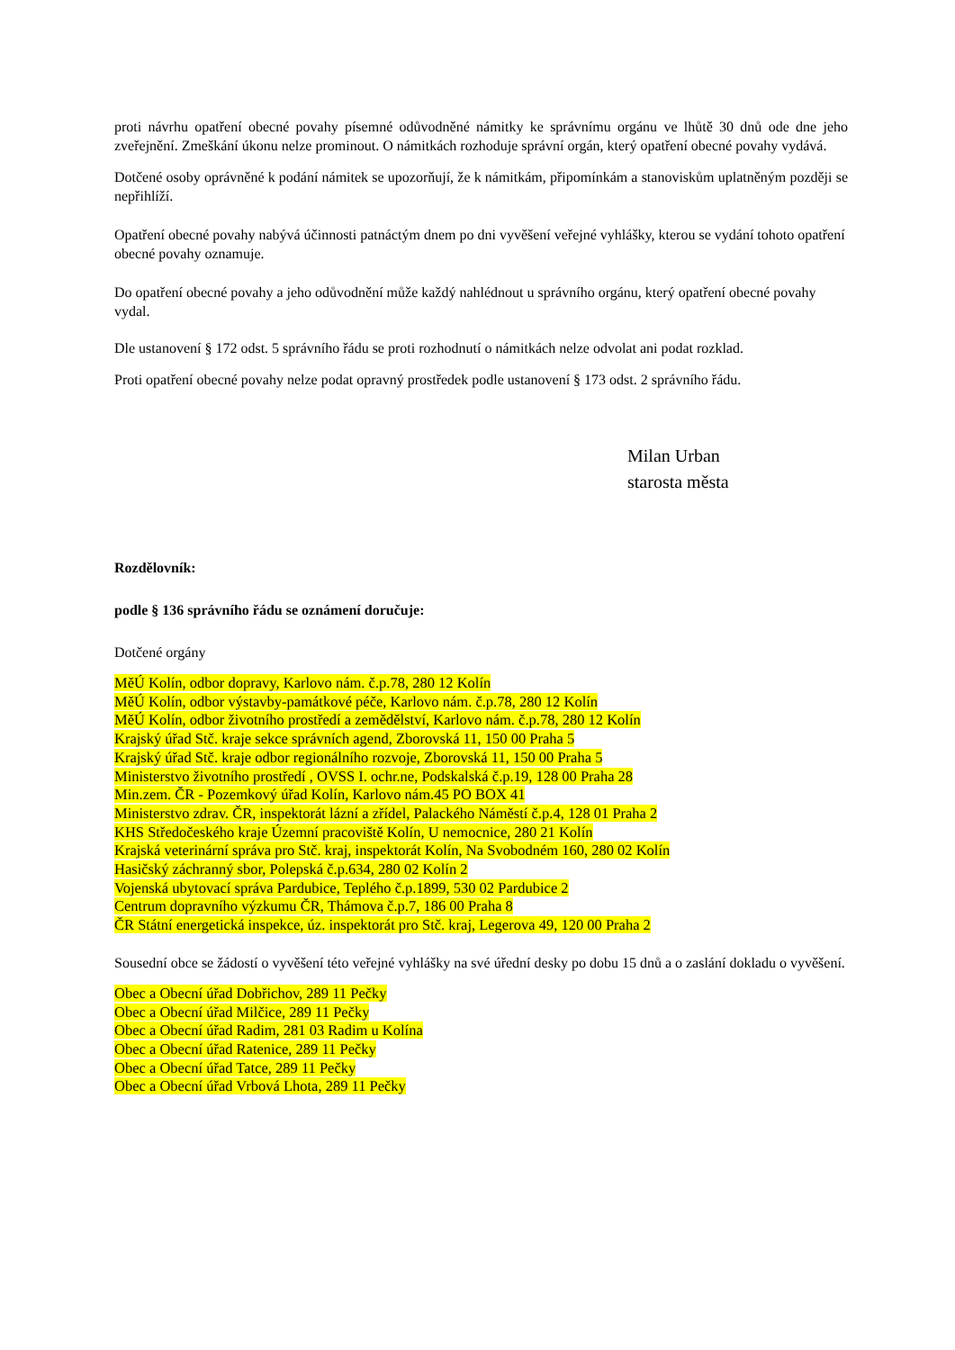proti návrhu opatření obecné povahy písemné odůvodněné námitky ke správnímu orgánu ve lhůtě 30 dnů ode dne jeho zveřejnění. Zmeškání úkonu nelze prominout. O námitkách rozhoduje správní orgán, který opatření obecné povahy vydává.
Dotčené osoby oprávněné k podání námitek se upozorňují, že k námitkám, připomínkám a stanoviskům uplatněným později se nepřihlíží.
Opatření obecné povahy nabývá účinnosti patnáctým dnem po dni vyvěšení veřejné vyhlášky, kterou se vydání tohoto opatření obecné povahy oznamuje.
Do opatření obecné povahy a jeho odůvodnění může každý nahlédnout u správního orgánu, který opatření obecné povahy vydal.
Dle ustanovení § 172 odst. 5 správního řádu se proti rozhodnutí o námitkách nelze odvolat ani podat rozklad.
Proti opatření obecné povahy nelze podat opravný prostředek podle ustanovení § 173 odst. 2 správního řádu.
Milan Urban
starosta města
Rozdělovník:
podle § 136 správního řádu se oznámení doručuje:
Dotčené orgány
MěÚ Kolín, odbor dopravy, Karlovo nám. č.p.78, 280 12 Kolín
MěÚ Kolín, odbor výstavby-památkové péče, Karlovo nám. č.p.78, 280 12 Kolín
MěÚ Kolín, odbor životního prostředí a zemědělství, Karlovo nám. č.p.78, 280 12 Kolín
Krajský úřad Stč. kraje sekce správních agend, Zborovská 11, 150 00 Praha 5
Krajský úřad Stč. kraje odbor regionálního rozvoje, Zborovská 11, 150 00 Praha 5
Ministerstvo životního prostředí , OVSS I. ochr.ne, Podskalská č.p.19, 128 00 Praha 28
Min.zem. ČR - Pozemkový úřad Kolín, Karlovo nám.45 PO BOX 41
Ministerstvo zdrav. ČR, inspektorát lázní a zřídel, Palackého Náměstí č.p.4, 128 01 Praha 2
KHS Středočeského kraje Územní pracoviště Kolín, U nemocnice, 280 21 Kolín
Krajská veterinární správa pro Stč. kraj, inspektorát Kolín, Na Svobodném 160, 280 02 Kolín
Hasičský záchranný sbor, Polepská č.p.634, 280 02 Kolín 2
Vojenská ubytovací správa Pardubice, Teplého č.p.1899, 530 02 Pardubice 2
Centrum dopravního výzkumu ČR, Thámova č.p.7, 186 00 Praha 8
ČR Státní energetická inspekce, úz. inspektorát pro Stč. kraj, Legerova 49, 120 00 Praha 2
Sousední obce se žádostí o vyvěšení této veřejné vyhlášky na své úřední desky po dobu 15 dnů a o zaslání dokladu o vyvěšení.
Obec a Obecní úřad Dobřichov, 289 11 Pečky
Obec a Obecní úřad Milčice, 289 11 Pečky
Obec a Obecní úřad Radim, 281 03 Radim u Kolína
Obec a Obecní úřad Ratenice, 289 11 Pečky
Obec a Obecní úřad Tatce, 289 11 Pečky
Obec a Obecní úřad Vrbová Lhota, 289 11 Pečky